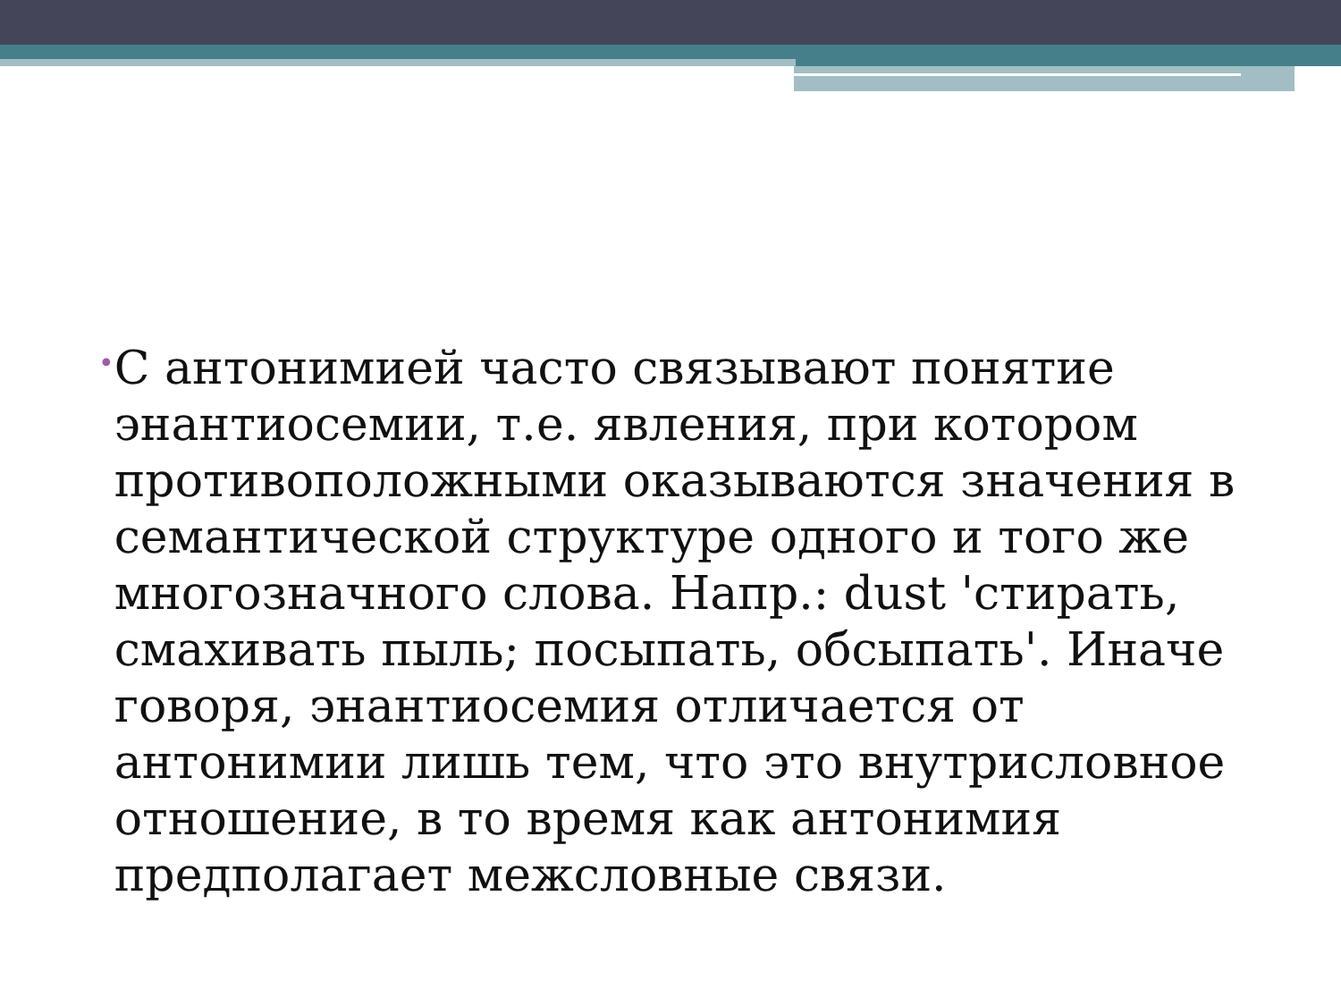•
С антонимией часто связывают понятие энантиосемии, т.е. явления, при котором противоположными оказываются значения в семантической структуре одного и того же многозначного слова. Напр.: dust 'стирать, смахивать пыль; посыпать, обсыпать'. Иначе говоря, энантиосемия отличается от антонимии лишь тем, что это внутрисловное отношение, в то время как антонимия предполагает межсловные связи.